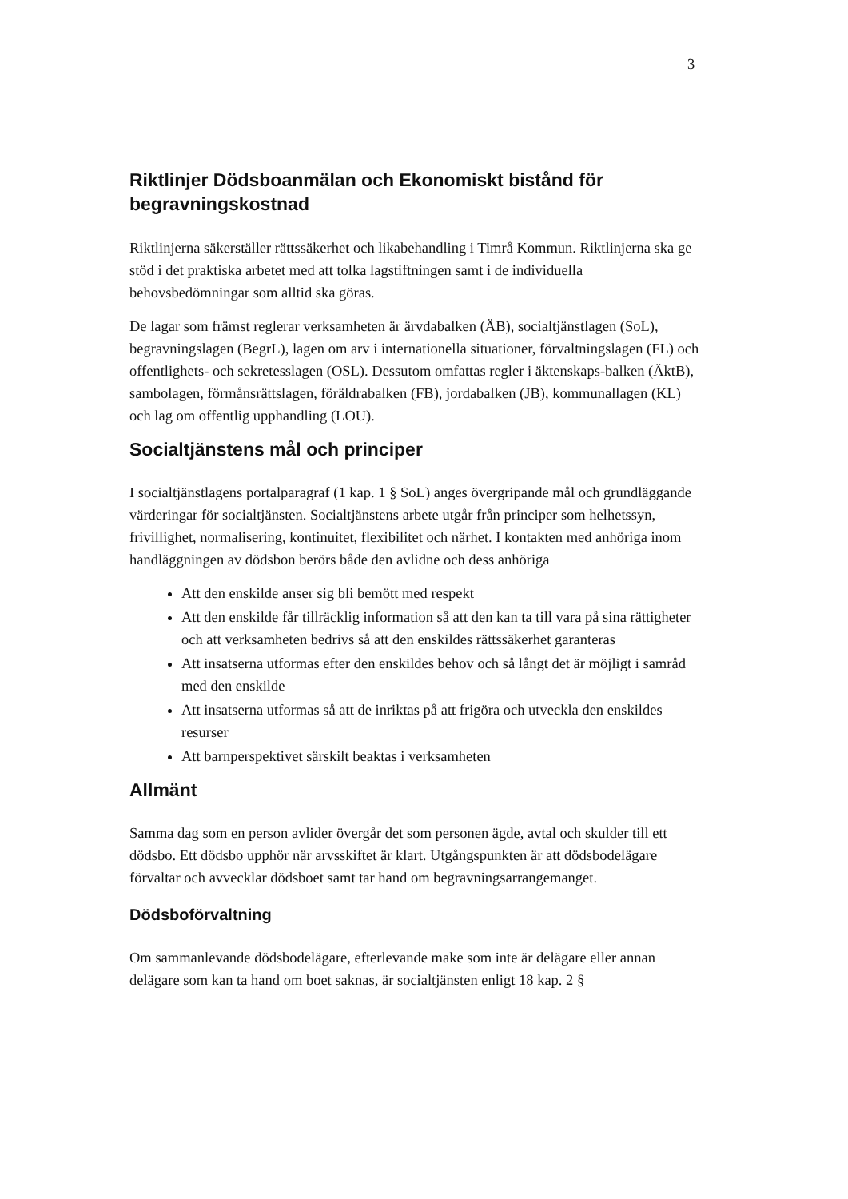3
Riktlinjer Dödsboanmälan och Ekonomiskt bistånd för begravningskostnad
Riktlinjerna säkerställer rättssäkerhet och likabehandling i Timrå Kommun. Riktlinjerna ska ge stöd i det praktiska arbetet med att tolka lagstiftningen samt i de individuella behovsbedömningar som alltid ska göras.
De lagar som främst reglerar verksamheten är ärvdabalken (ÄB), socialtjänstlagen (SoL), begravningslagen (BegrL), lagen om arv i internationella situationer, förvaltningslagen (FL) och offentlighets- och sekretesslagen (OSL). Dessutom omfattas regler i äktenskaps-balken (ÄktB), sambolagen, förmånsrättslagen, föräldrabalken (FB), jordabalken (JB), kommunallagen (KL) och lag om offentlig upphandling (LOU).
Socialtjänstens mål och principer
I socialtjänstlagens portalparagraf (1 kap. 1 § SoL) anges övergripande mål och grundläggande värderingar för socialtjänsten. Socialtjänstens arbete utgår från principer som helhetssyn, frivillighet, normalisering, kontinuitet, flexibilitet och närhet. I kontakten med anhöriga inom handläggningen av dödsbon berörs både den avlidne och dess anhöriga
Att den enskilde anser sig bli bemött med respekt
Att den enskilde får tillräcklig information så att den kan ta till vara på sina rättigheter och att verksamheten bedrivs så att den enskildes rättssäkerhet garanteras
Att insatserna utformas efter den enskildes behov och så långt det är möjligt i samråd med den enskilde
Att insatserna utformas så att de inriktas på att frigöra och utveckla den enskildes resurser
Att barnperspektivet särskilt beaktas i verksamheten
Allmänt
Samma dag som en person avlider övergår det som personen ägde, avtal och skulder till ett dödsbo. Ett dödsbo upphör när arvsskiftet är klart. Utgångspunkten är att dödsbodelägare förvaltar och avvecklar dödsboet samt tar hand om begravningsarrangemanget.
Dödsboförvaltning
Om sammanlevande dödsbodelägare, efterlevande make som inte är delägare eller annan delägare som kan ta hand om boet saknas, är socialtjänsten enligt 18 kap. 2 §